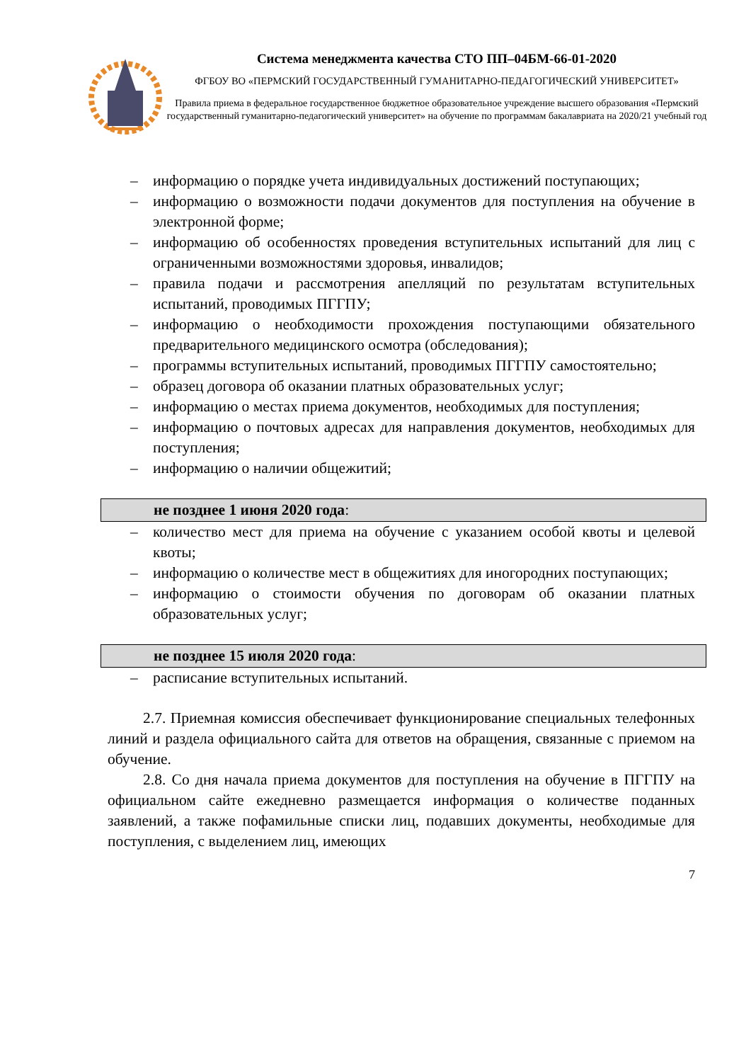Система менеджмента качества СТО ПП–04БМ-66-01-2020
ФГБОУ ВО «ПЕРМСКИЙ ГОСУДАРСТВЕННЫЙ ГУМАНИТАРНО-ПЕДАГОГИЧЕСКИЙ УНИВЕРСИТЕТ»
Правила приема в федеральное государственное бюджетное образовательное учреждение высшего образования «Пермский государственный гуманитарно-педагогический университет» на обучение по программам бакалавриата на 2020/21 учебный год
– информацию о порядке учета индивидуальных достижений поступающих;
– информацию о возможности подачи документов для поступления на обучение в электронной форме;
– информацию об особенностях проведения вступительных испытаний для лиц с ограниченными возможностями здоровья, инвалидов;
– правила подачи и рассмотрения апелляций по результатам вступительных испытаний, проводимых ПГГПУ;
– информацию о необходимости прохождения поступающими обязательного предварительного медицинского осмотра (обследования);
– программы вступительных испытаний, проводимых ПГГПУ самостоятельно;
– образец договора об оказании платных образовательных услуг;
– информацию о местах приема документов, необходимых для поступления;
– информацию о почтовых адресах для направления документов, необходимых для поступления;
– информацию о наличии общежитий;
не позднее 1 июня 2020 года:
– количество мест для приема на обучение с указанием особой квоты и целевой квоты;
– информацию о количестве мест в общежитиях для иногородних поступающих;
– информацию о стоимости обучения по договорам об оказании платных образовательных услуг;
не позднее 15 июля 2020 года:
– расписание вступительных испытаний.
2.7. Приемная комиссия обеспечивает функционирование специальных телефонных линий и раздела официального сайта для ответов на обращения, связанные с приемом на обучение.
2.8. Со дня начала приема документов для поступления на обучение в ПГГПУ на официальном сайте ежедневно размещается информация о количестве поданных заявлений, а также пофамильные списки лиц, подавших документы, необходимые для поступления, с выделением лиц, имеющих
7